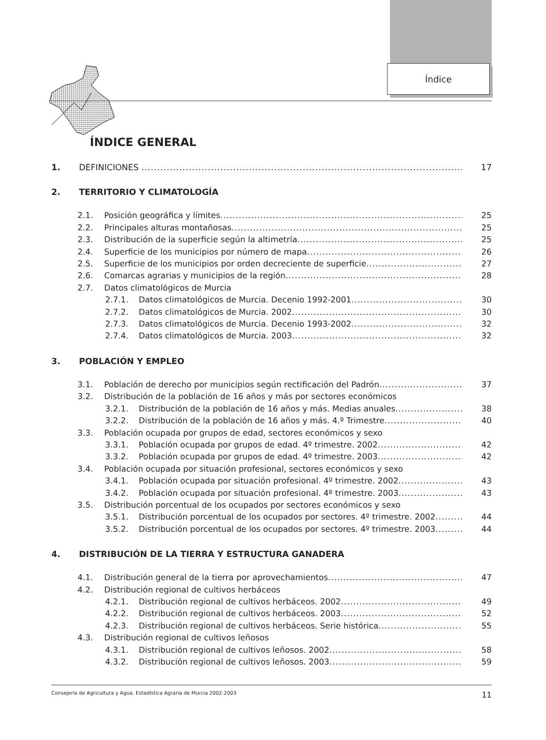Índice
ÍNDICE GENERAL
1. DEFINICIONES 17
2. TERRITORIO Y CLIMATOLOGÍA
2.1. Posición geográfica y límites 25
2.2. Principales alturas montañosas 25
2.3. Distribución de la superficie según la altimetría 25
2.4. Superficie de los municipios por número de mapa 26
2.5. Superficie de los municipios por orden decreciente de superficie 27
2.6. Comarcas agrarias y municipios de la región 28
2.7. Datos climatológicos de Murcia
2.7.1. Datos climatológicos de Murcia. Decenio 1992-2001 30
2.7.2. Datos climatológicos de Murcia. 2002 30
2.7.3. Datos climatológicos de Murcia. Decenio 1993-2002 32
2.7.4. Datos climatológicos de Murcia. 2003 32
3. POBLACIÓN Y EMPLEO
3.1. Población de derecho por municipios según rectificación del Padrón 37
3.2. Distribución de la población de 16 años y más por sectores económicos
3.2.1. Distribución de la población de 16 años y más. Medias anuales 38
3.2.2. Distribución de la población de 16 años y más. 4.º Trimestre 40
3.3. Población ocupada por grupos de edad, sectores económicos y sexo
3.3.1. Población ocupada por grupos de edad. 4º trimestre. 2002 42
3.3.2. Población ocupada por grupos de edad. 4º trimestre. 2003 42
3.4. Población ocupada por situación profesional, sectores económicos y sexo
3.4.1. Población ocupada por situación profesional. 4º trimestre. 2002 43
3.4.2. Población ocupada por situación profesional. 4º trimestre. 2003 43
3.5. Distribución porcentual de los ocupados por sectores económicos y sexo
3.5.1. Distribución porcentual de los ocupados por sectores. 4º trimestre. 2002 44
3.5.2. Distribución porcentual de los ocupados por sectores. 4º trimestre. 2003 44
4. DISTRIBUCIÓN DE LA TIERRA Y ESTRUCTURA GANADERA
4.1. Distribución general de la tierra por aprovechamientos 47
4.2. Distribución regional de cultivos herbáceos
4.2.1. Distribución regional de cultivos herbáceos. 2002 49
4.2.2. Distribución regional de cultivos herbáceos. 2003 52
4.2.3. Distribución regional de cultivos herbáceos. Serie histórica 55
4.3. Distribución regional de cultivos leñosos
4.3.1. Distribución regional de cultivos leñosos. 2002 58
4.3.2. Distribución regional de cultivos leñosos. 2003 59
Consejería de Agricultura y Agua. Estadística Agraria de Murcia 2002-2003 11